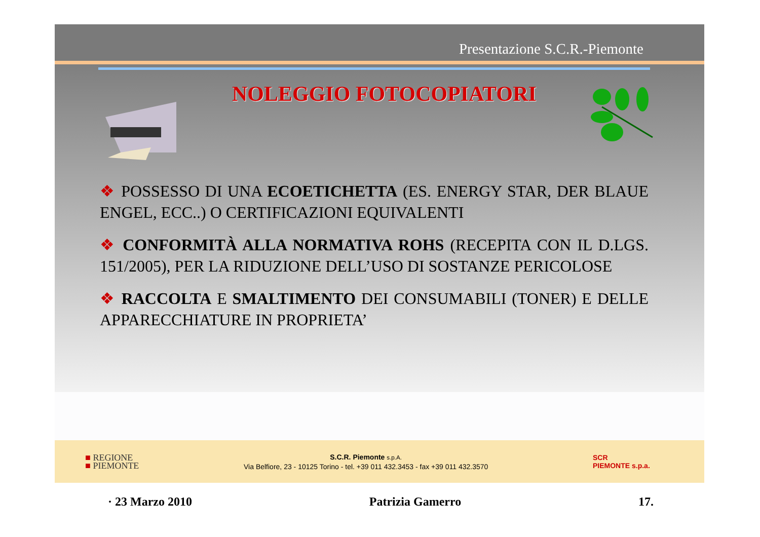Presentazione S.C.R.-Piemonte
NOLEGGIO FOTOCOPIATORI
❖ POSSESSO DI UNA ECOETICHETTA (ES. ENERGY STAR, DER BLAUE ENGEL, ECC..) O CERTIFICAZIONI EQUIVALENTI
❖ CONFORMITÀ ALLA NORMATIVA ROHS (RECEPITA CON IL D.LGS. 151/2005), PER LA RIDUZIONE DELL’USO DI SOSTANZE PERICOLOSE
❖ RACCOLTA E SMALTIMENTO DEI CONSUMABILI (TONER) E DELLE APPARECCHIATURE IN PROPRIETA’
■ REGIONE
■ PIEMONTE
S.C.R. Piemonte s.p.A.
Via Belfiore, 23 - 10125 Torino - tel. +39 011 432.3453 - fax +39 011 432.3570
SCR
PIEMONTE s.p.a.
· 23 Marzo 2010 Patrizia Gamerro 17.